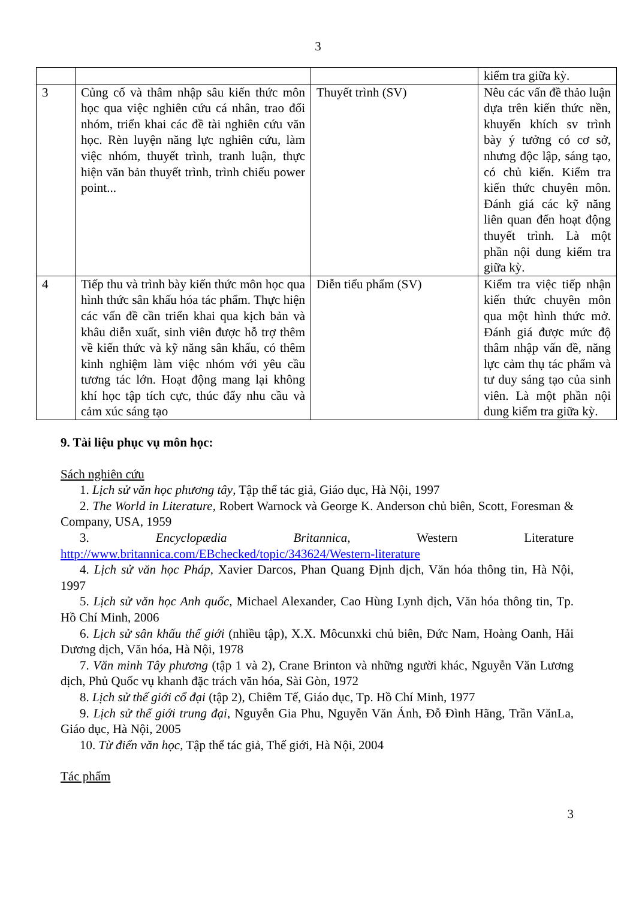3
| | | | kiểm tra giữa kỳ. |
| 3 | Củng cố và thâm nhập sâu kiến thức môn học qua việc nghiên cứu cá nhân, trao đổi nhóm, triển khai các đề tài nghiên cứu văn học. Rèn luyện năng lực nghiên cứu, làm việc nhóm, thuyết trình, tranh luận, thực hiện văn bản thuyết trình, trình chiếu power point... | Thuyết trình (SV) | Nêu các vấn đề thảo luận dựa trên kiến thức nền, khuyến khích sv trình bày ý tưởng có cơ sở, nhưng độc lập, sáng tạo, có chủ kiến. Kiểm tra kiến thức chuyên môn. Đánh giá các kỹ năng liên quan đến hoạt động thuyết trình. Là một phần nội dung kiểm tra giữa kỳ. |
| 4 | Tiếp thu và trình bày kiến thức môn học qua hình thức sân khấu hóa tác phẩm. Thực hiện các vấn đề cần triển khai qua kịch bản và khâu diễn xuất, sinh viên được hỗ trợ thêm về kiến thức và kỹ năng sân khấu, có thêm kinh nghiệm làm việc nhóm với yêu cầu tương tác lớn. Hoạt động mang lại không khí học tập tích cực, thúc đẩy nhu cầu và cảm xúc sáng tạo | Diễn tiểu phẩm (SV) | Kiểm tra việc tiếp nhận kiến thức chuyên môn qua một hình thức mở. Đánh giá được mức độ thâm nhập vấn đề, năng lực cảm thụ tác phẩm và tư duy sáng tạo của sinh viên. Là một phần nội dung kiểm tra giữa kỳ. |
9. Tài liệu phục vụ môn học:
Sách nghiên cứu
1. Lịch sử văn học phương tây, Tập thể tác giả, Giáo dục, Hà Nội, 1997
2. The World in Literature, Robert Warnock và George K. Anderson chủ biên, Scott, Foresman & Company, USA, 1959
3. Encyclopædia Britannica, Western Literature http://www.britannica.com/EBchecked/topic/343624/Western-literature
4. Lịch sử văn học Pháp, Xavier Darcos, Phan Quang Định dịch, Văn hóa thông tin, Hà Nội, 1997
5. Lịch sử văn học Anh quốc, Michael Alexander, Cao Hùng Lynh dịch, Văn hóa thông tin, Tp. Hồ Chí Minh, 2006
6. Lịch sử sân khấu thế giới (nhiều tập), X.X. Môcunxki chủ biên, Đức Nam, Hoàng Oanh, Hải Dương dịch, Văn hóa, Hà Nội, 1978
7. Văn minh Tây phương (tập 1 và 2), Crane Brinton và những người khác, Nguyễn Văn Lương dịch, Phủ Quốc vụ khanh đặc trách văn hóa, Sài Gòn, 1972
8. Lịch sử thế giới cổ đại (tập 2), Chiêm Tế, Giáo dục, Tp. Hồ Chí Minh, 1977
9. Lịch sử thế giới trung đại, Nguyễn Gia Phu, Nguyễn Văn Ánh, Đỗ Đình Hãng, Trần VănLa, Giáo dục, Hà Nội, 2005
10. Từ điển văn học, Tập thể tác giả, Thế giới, Hà Nội, 2004
Tác phẩm
3